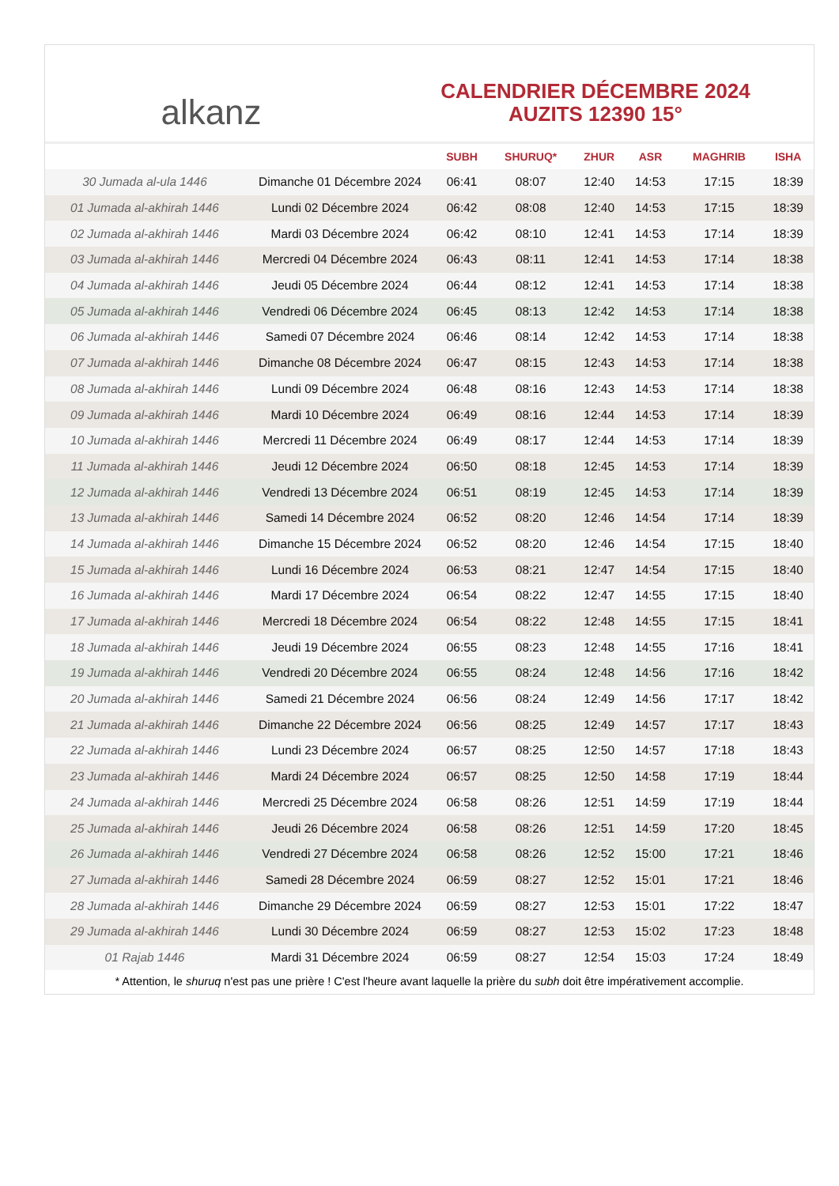alkanz
CALENDRIER DÉCEMBRE 2024
AUZITS 12390 15°
| | | SUBH | SHURUQ* | ZHUR | ASR | MAGHRIB | ISHA |
| --- | --- | --- | --- | --- | --- | --- | --- |
| 30 Jumada al-ula 1446 | Dimanche 01 Décembre 2024 | 06:41 | 08:07 | 12:40 | 14:53 | 17:15 | 18:39 |
| 01 Jumada al-akhirah 1446 | Lundi 02 Décembre 2024 | 06:42 | 08:08 | 12:40 | 14:53 | 17:15 | 18:39 |
| 02 Jumada al-akhirah 1446 | Mardi 03 Décembre 2024 | 06:42 | 08:10 | 12:41 | 14:53 | 17:14 | 18:39 |
| 03 Jumada al-akhirah 1446 | Mercredi 04 Décembre 2024 | 06:43 | 08:11 | 12:41 | 14:53 | 17:14 | 18:38 |
| 04 Jumada al-akhirah 1446 | Jeudi 05 Décembre 2024 | 06:44 | 08:12 | 12:41 | 14:53 | 17:14 | 18:38 |
| 05 Jumada al-akhirah 1446 | Vendredi 06 Décembre 2024 | 06:45 | 08:13 | 12:42 | 14:53 | 17:14 | 18:38 |
| 06 Jumada al-akhirah 1446 | Samedi 07 Décembre 2024 | 06:46 | 08:14 | 12:42 | 14:53 | 17:14 | 18:38 |
| 07 Jumada al-akhirah 1446 | Dimanche 08 Décembre 2024 | 06:47 | 08:15 | 12:43 | 14:53 | 17:14 | 18:38 |
| 08 Jumada al-akhirah 1446 | Lundi 09 Décembre 2024 | 06:48 | 08:16 | 12:43 | 14:53 | 17:14 | 18:38 |
| 09 Jumada al-akhirah 1446 | Mardi 10 Décembre 2024 | 06:49 | 08:16 | 12:44 | 14:53 | 17:14 | 18:39 |
| 10 Jumada al-akhirah 1446 | Mercredi 11 Décembre 2024 | 06:49 | 08:17 | 12:44 | 14:53 | 17:14 | 18:39 |
| 11 Jumada al-akhirah 1446 | Jeudi 12 Décembre 2024 | 06:50 | 08:18 | 12:45 | 14:53 | 17:14 | 18:39 |
| 12 Jumada al-akhirah 1446 | Vendredi 13 Décembre 2024 | 06:51 | 08:19 | 12:45 | 14:53 | 17:14 | 18:39 |
| 13 Jumada al-akhirah 1446 | Samedi 14 Décembre 2024 | 06:52 | 08:20 | 12:46 | 14:54 | 17:14 | 18:39 |
| 14 Jumada al-akhirah 1446 | Dimanche 15 Décembre 2024 | 06:52 | 08:20 | 12:46 | 14:54 | 17:15 | 18:40 |
| 15 Jumada al-akhirah 1446 | Lundi 16 Décembre 2024 | 06:53 | 08:21 | 12:47 | 14:54 | 17:15 | 18:40 |
| 16 Jumada al-akhirah 1446 | Mardi 17 Décembre 2024 | 06:54 | 08:22 | 12:47 | 14:55 | 17:15 | 18:40 |
| 17 Jumada al-akhirah 1446 | Mercredi 18 Décembre 2024 | 06:54 | 08:22 | 12:48 | 14:55 | 17:15 | 18:41 |
| 18 Jumada al-akhirah 1446 | Jeudi 19 Décembre 2024 | 06:55 | 08:23 | 12:48 | 14:55 | 17:16 | 18:41 |
| 19 Jumada al-akhirah 1446 | Vendredi 20 Décembre 2024 | 06:55 | 08:24 | 12:48 | 14:56 | 17:16 | 18:42 |
| 20 Jumada al-akhirah 1446 | Samedi 21 Décembre 2024 | 06:56 | 08:24 | 12:49 | 14:56 | 17:17 | 18:42 |
| 21 Jumada al-akhirah 1446 | Dimanche 22 Décembre 2024 | 06:56 | 08:25 | 12:49 | 14:57 | 17:17 | 18:43 |
| 22 Jumada al-akhirah 1446 | Lundi 23 Décembre 2024 | 06:57 | 08:25 | 12:50 | 14:57 | 17:18 | 18:43 |
| 23 Jumada al-akhirah 1446 | Mardi 24 Décembre 2024 | 06:57 | 08:25 | 12:50 | 14:58 | 17:19 | 18:44 |
| 24 Jumada al-akhirah 1446 | Mercredi 25 Décembre 2024 | 06:58 | 08:26 | 12:51 | 14:59 | 17:19 | 18:44 |
| 25 Jumada al-akhirah 1446 | Jeudi 26 Décembre 2024 | 06:58 | 08:26 | 12:51 | 14:59 | 17:20 | 18:45 |
| 26 Jumada al-akhirah 1446 | Vendredi 27 Décembre 2024 | 06:58 | 08:26 | 12:52 | 15:00 | 17:21 | 18:46 |
| 27 Jumada al-akhirah 1446 | Samedi 28 Décembre 2024 | 06:59 | 08:27 | 12:52 | 15:01 | 17:21 | 18:46 |
| 28 Jumada al-akhirah 1446 | Dimanche 29 Décembre 2024 | 06:59 | 08:27 | 12:53 | 15:01 | 17:22 | 18:47 |
| 29 Jumada al-akhirah 1446 | Lundi 30 Décembre 2024 | 06:59 | 08:27 | 12:53 | 15:02 | 17:23 | 18:48 |
| 01 Rajab 1446 | Mardi 31 Décembre 2024 | 06:59 | 08:27 | 12:54 | 15:03 | 17:24 | 18:49 |
* Attention, le shuruq n'est pas une prière ! C'est l'heure avant laquelle la prière du subh doit être impérativement accomplie.